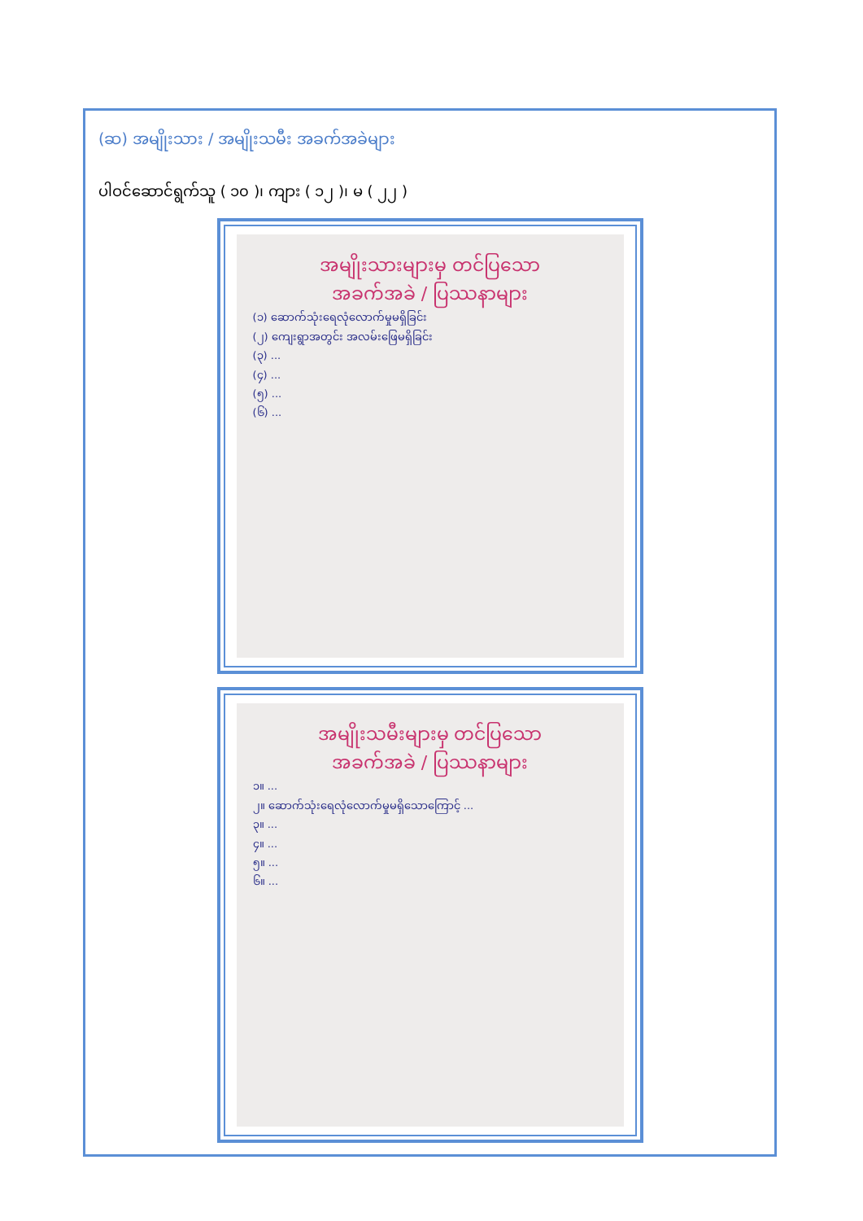(ဆ) အမျိုးသား / အမျိုးသမီး အခက်အခဲများ
ပါဝင်ဆောင်ရွက်သူ ( ၁၀ )၊ ကျား ( ၁၂ )၊ မ ( ၂၂ )
အမျိုးသားများမှ တင်ပြသော
အခက်အခဲ / ပြဿနာများ
(၁) ဆောက်သုံးရေလုံလောက်မှုမရှိခြင်း
(၂) ကျေးရွာအတွင်း အလမ်းဖြေမရှိခြင်း
(၃) ...
(၄) ...
(၅) ...
(၆) ...
အမျိုးသမီးများမှ တင်ပြသော
အခက်အခဲ / ပြဿနာများ
၁။ ...
၂။ ဆောက်သုံးရေလုံလောက်မှုမရှိသောကြောင့် ...
၃။ ...
၄။ ...
၅။ ...
၆။ ...